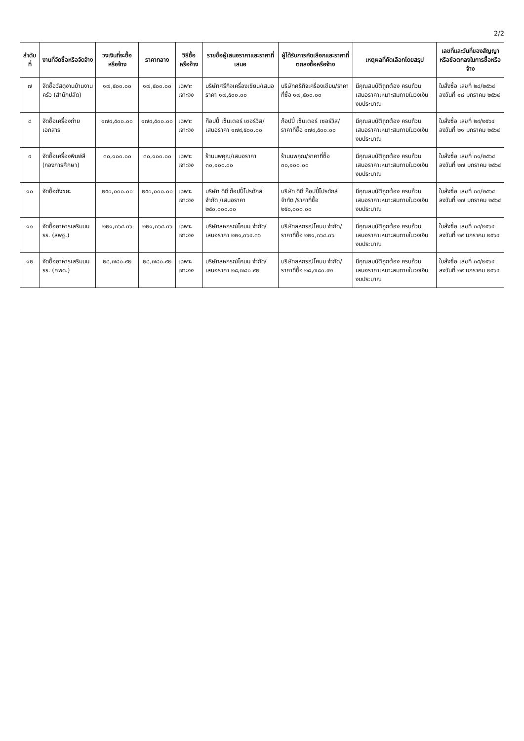2/2
| ลำดับที่ | งานที่จัดซื้อหรือจัดจ้าง | วงเงินที่จะซื้อหรือจ้าง | ราคากลาง | วิธีซื้อหรือจ้าง | รายชื่อผู้เสนอราคาและราคาที่เสนอ | ผู้ได้รับการคัดเลือกและราคาที่ตกลงซื้อหรือจ้าง | เหตุผลที่คัดเลือกโดยสรุป | เลขที่และวันที่ของสัญญาหรือข้อตกลงในการซื้อหรือจ้าง |
| --- | --- | --- | --- | --- | --- | --- | --- | --- |
| ๗ | จัดซื้อวัสดุงานบ้านงานครัว (สำนักปลัด) | ๑๗,๕๐๐.๐๐ | ๑๗,๕๐๐.๐๐ | เฉพาะเจาะจง | บริษัทศรีกิจเครื่องเขียน/เสนอราคา ๑๗,๕๐๐.๐๐ | บริษัทศรีกิจเครื่องเขียน/ราคาที่ซื้อ ๑๗,๕๐๐.๐๐ | มีคุณสมบัติถูกต้อง ครบถ้วน เสนอราคาเหมาะสมภายในวงเงินงบประมาณ | ใบสั่งซื้อ เลขที่ ๒๘/๒๕๖๔ ลงวันที่ ๑๘ มกราคม ๒๕๖๔ |
| ๘ | จัดซื้อเครื่องถ่ายเอกสาร | ๑๗๙,๕๐๐.๐๐ | ๑๗๙,๕๐๐.๐๐ | เฉพาะเจาะจง | ก๊อปปี้ เซ็นเตอร์ เซอร์วิส/เสนอราคา ๑๗๙,๕๐๐.๐๐ | ก๊อปปี้ เซ็นเตอร์ เซอร์วิส/ราคาที่ซื้อ ๑๗๙,๕๐๐.๐๐ | มีคุณสมบัติถูกต้อง ครบถ้วน เสนอราคาเหมาะสมภายในวงเงินงบประมาณ | ใบสั่งซื้อ เลขที่ ๒๙/๒๕๖๔ ลงวันที่ ๒๑ มกราคม ๒๕๖๔ |
| ๙ | จัดซื้อเครื่องพิมพ์สี (กองการศึกษา) | ๓๐,๑๐๐.๐๐ | ๓๐,๑๐๐.๐๐ | เฉพาะเจาะจง | ร้านนพคุณ/เสนอราคา ๓๐,๑๐๐.๐๐ | ร้านนพคุณ/ราคาที่ซื้อ ๓๐,๑๐๐.๐๐ | มีคุณสมบัติถูกต้อง ครบถ้วน เสนอราคาเหมาะสมภายในวงเงินงบประมาณ | ใบสั่งซื้อ เลขที่ ๓๑/๒๕๖๔ ลงวันที่ ๒๗ มกราคม ๒๕๖๔ |
| ๑๐ | จัดซื้อถังขยะ | ๒๕๐,๐๐๐.๐๐ | ๒๕๐,๐๐๐.๐๐ | เฉพาะเจาะจง | บริษัท ดีดี ก๊อปปี้โปรดักส์ จำกัด /เสนอราคา ๒๕๐,๐๐๐.๐๐ | บริษัท ดีดี ก๊อปปี้โปรดักส์ จำกัด /ราคาที่ซื้อ ๒๕๐,๐๐๐.๐๐ | มีคุณสมบัติถูกต้อง ครบถ้วน เสนอราคาเหมาะสมภายในวงเงินงบประมาณ | ใบสั่งซื้อ เลขที่ ๓๓/๒๕๖๔ ลงวันที่ ๒๗ มกราคม ๒๕๖๔ |
| ๑๑ | จัดซื้ออาหารเสริมนม รร. (สพฐ.) | ๒๒๑,๓๖๔.๓๖ | ๒๒๑,๓๖๔.๓๖ | เฉพาะเจาะจง | บริษัทสหกรณ์โคนม จำกัด/เสนอราคา ๒๒๑,๓๖๔.๓๖ | บริษัทสหกรณ์โคนม จำกัด/ราคาที่ซื้อ ๒๒๑,๓๖๔.๓๖ | มีคุณสมบัติถูกต้อง ครบถ้วน เสนอราคาเหมาะสมภายในวงเงินงบประมาณ | ใบสั่งซื้อ เลขที่ ๓๔/๒๕๖๔ ลงวันที่ ๒๙ มกราคม ๒๕๖๔ |
| ๑๒ | จัดซื้ออาหารเสริมนม รร. (ศพด.) | ๒๘,๗๘๐.๙๒ | ๒๘,๗๘๐.๙๒ | เฉพาะเจาะจง | บริษัทสหกรณ์โคนม จำกัด/เสนอราคา ๒๘,๗๘๐.๙๒ | บริษัทสหกรณ์โคนม จำกัด/ราคาที่ซื้อ ๒๘,๗๘๐.๙๒ | มีคุณสมบัติถูกต้อง ครบถ้วน เสนอราคาเหมาะสมภายในวงเงินงบประมาณ | ใบสั่งซื้อ เลขที่ ๓๕/๒๕๖๔ ลงวันที่ ๒๙ มกราคม ๒๕๖๔ |